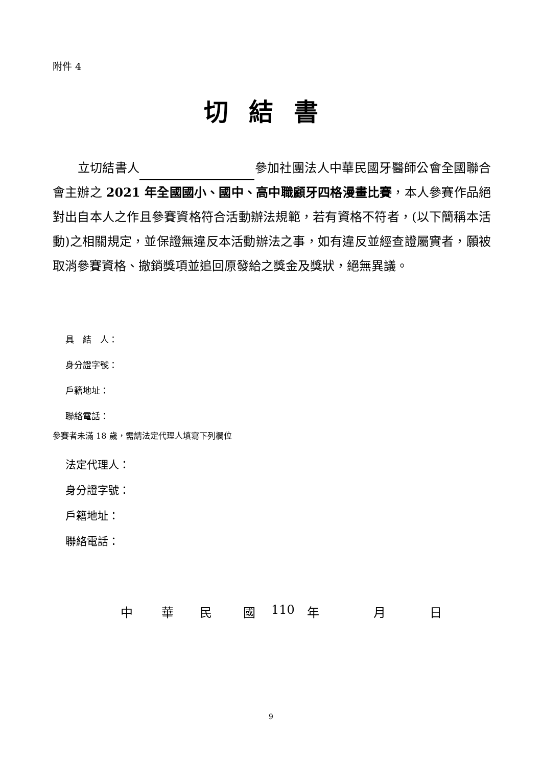附件 4
切結書
　　立切結書人 參加社團法人中華民國牙醫師公會全國聯合會主辦之 2021 年全國國小、國中、高中職顧牙四格漫畫比賽，本人參賽作品絕對出自本人之作且參賽資格符合活動辦法規範，若有資格不符者，(以下簡稱本活動)之相關規定，並保證無違反本活動辦法之事，如有違反並經查證屬實者，願被取消參賽資格、撤銷獎項並追回原發給之獎金及獎狀，絕無異議。
具　結　人：
身分證字號：
戶籍地址：
聯絡電話：
參賽者未滿 18 歲，需請法定代理人填寫下列欄位
法定代理人：
身分證字號：
戶籍地址：
聯絡電話：
中 華 民 國 110 年 月 日
9